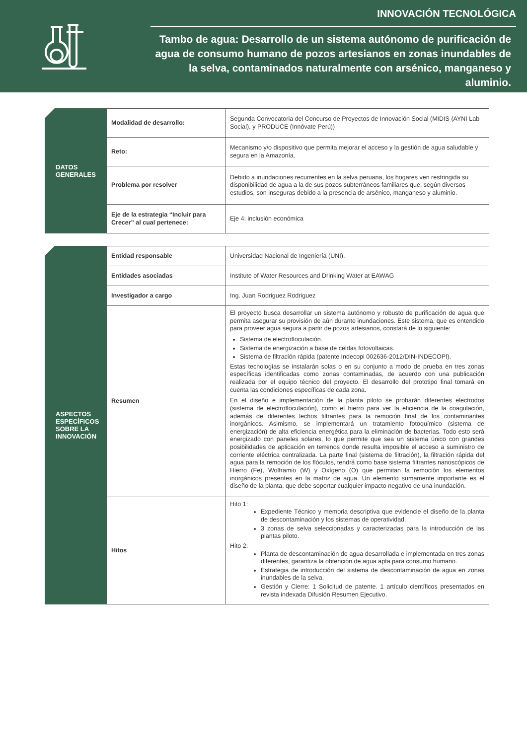INNOVACIÓN TECNOLÓGICA
Tambo de agua: Desarrollo de un sistema autónomo de purificación de agua de consumo humano de pozos artesianos en zonas inundables de la selva, contaminados naturalmente con arsénico, manganeso y aluminio.
DATOS
GENERALES
| Modalidad de desarrollo: | Segunda Convocatoria del Concurso de Proyectos de Innovación Social (MIDIS (AYNI Lab Social), y PRODUCE (Innóvate Perú)) |
| Reto: | Mecanismo y/o dispositivo que permita mejorar el acceso y la gestión de agua saludable y segura en la Amazonía. |
| Problema por resolver | Debido a inundaciones recurrentes en la selva peruana, los hogares ven restringida su disponibilidad de agua a la de sus pozos subterráneos familiares que, según diversos estudios, son inseguras debido a la presencia de arsénico, manganeso y aluminio. |
| Eje de la estrategia “Incluir para Crecer” al cual pertenece: | Eje 4: inclusión económica |
ASPECTOS ESPECÍFICOS SOBRE LA INNOVACIÓN
| Entidad responsable | Universidad Nacional de Ingeniería (UNI). |
| Entidades asociadas | Institute of Water Resources and Drinking Water at EAWAG |
| Investigador a cargo | Ing. Juan Rodriguez Rodriguez |
| Resumen | El proyecto busca desarrollar un sistema autónomo y robusto de purificación de agua que permita asegurar su provisión de aún durante inundaciones. Este sistema, que es entendido para proveer agua segura a partir de pozos artesianos, constará de lo siguiente: Sistema de electrofloculación. Sistema de energización a base de celdas fotovoltaicas. Sistema de filtración rápida (patente Indecopi 002636-2012/DIN-INDECOPI). Estas tecnologías se instalarán solas o en su conjunto a modo de prueba en tres zonas específicas identificadas como zonas contaminadas, de acuerdo con una publicación realizada por el equipo técnico del proyecto. El desarrollo del prototipo final tomará en cuenta las condiciones específicas de cada zona. En el diseño e implementación de la planta piloto se probarán diferentes electrodos (sistema de electrofloculación), como el hierro para ver la eficiencia de la coagulación, además de diferentes lechos filtrantes para la remoción final de los contaminantes inorgánicos. Asimismo, se implementará un tratamiento fotoquímico (sistema de energización) de alta eficiencia energética para la eliminación de bacterias. Todo esto será energizado con paneles solares, lo que permite que sea un sistema único con grandes posibilidades de aplicación en terrenos donde resulta imposible el acceso a suministro de corriente eléctrica centralizada. La parte final (sistema de filtración), la filtración rápida del agua para la remoción de los flóculos, tendrá como base sistema filtrantes nanoscópicos de Hierro (Fe), Wolframio (W) y Oxígeno (O) que permitan la remoción los elementos inorgánicos presentes en la matriz de agua. Un elemento sumamente importante es el diseño de la planta, que debe soportar cualquier impacto negativo de una inundación. |
| Hitos | Hito 1: Expediente Técnico y memoria descriptiva que evidencie el diseño de la planta de descontaminación y los sistemas de operatividad. 3 zonas de selva seleccionadas y caracterizadas para la introducción de las plantas piloto. Hito 2: Planta de descontaminación de agua desarrollada e implementada en tres zonas diferentes, garantiza la obtención de agua apta para consumo humano. Estrategia de introducción del sistema de descontaminación de agua en zonas inundables de la selva. Gestión y Cierre: 1 Solicitud de patente. 1 artículo científicos presentados en revista indexada Difusión Resumen Ejecutivo. |